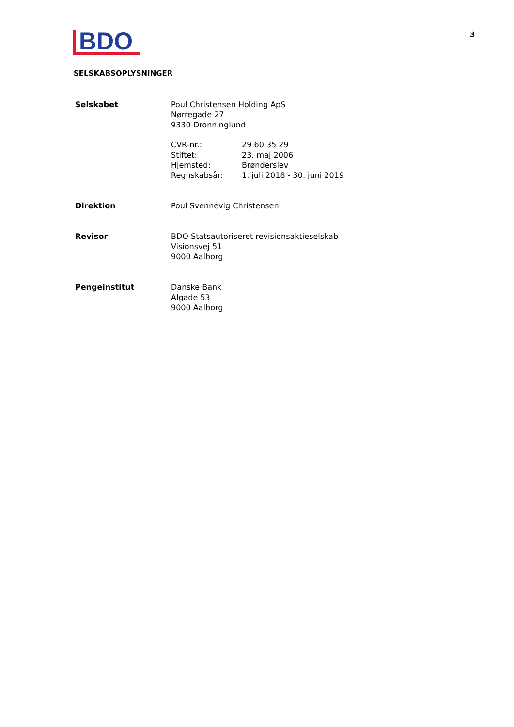BDO
3
SELSKABSOPLYSNINGER
Selskabet Poul Christensen Holding ApS
Nørregade 27
9330 Dronninglund
CVR-nr.: 29 60 35 29
Stiftet: 23. maj 2006
Hjemsted: Brønderslev
Regnskabsår: 1. juli 2018 - 30. juni 2019
Direktion Poul Svennevig Christensen
Revisor BDO Statsautoriseret revisionsaktieselskab
Visionsvej 51
9000 Aalborg
Pengeinstitut Danske Bank
Algade 53
9000 Aalborg